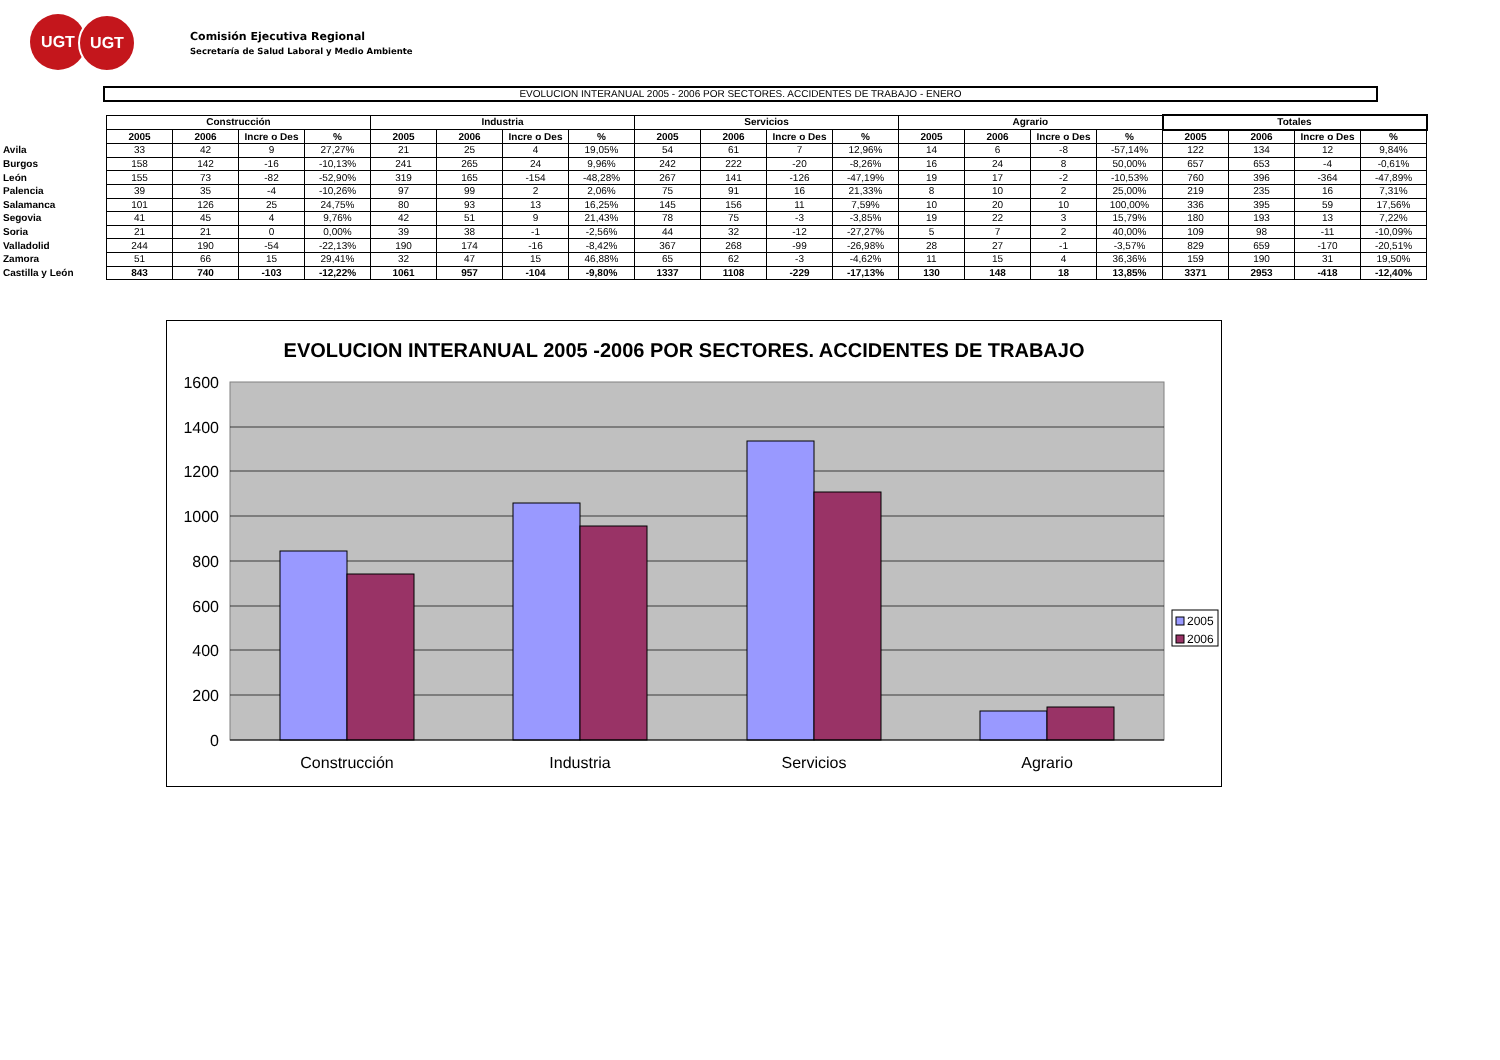UGT UGT
Comisión Ejecutiva Regional
Secretaría de Salud Laboral y Medio Ambiente
EVOLUCION INTERANUAL 2005 - 2006 POR SECTORES. ACCIDENTES DE TRABAJO - ENERO
| | Construcción | | | | Industria | | | | Servicios | | | | Agrario | | | | Totales | | | |
| --- | --- | --- | --- | --- | --- | --- | --- | --- | --- | --- | --- | --- | --- | --- | --- | --- | --- | --- | --- | --- |
| | 2005 | 2006 | Incre o Des | % | 2005 | 2006 | Incre o Des | % | 2005 | 2006 | Incre o Des | % | 2005 | 2006 | Incre o Des | % | 2005 | 2006 | Incre o Des | % |
| Avila | 33 | 42 | 9 | 27,27% | 21 | 25 | 4 | 19,05% | 54 | 61 | 7 | 12,96% | 14 | 6 | -8 | -57,14% | 122 | 134 | 12 | 9,84% |
| Burgos | 158 | 142 | -16 | -10,13% | 241 | 265 | 24 | 9,96% | 242 | 222 | -20 | -8,26% | 16 | 24 | 8 | 50,00% | 657 | 653 | -4 | -0,61% |
| León | 155 | 73 | -82 | -52,90% | 319 | 165 | -154 | -48,28% | 267 | 141 | -126 | -47,19% | 19 | 17 | -2 | -10,53% | 760 | 396 | -364 | -47,89% |
| Palencia | 39 | 35 | -4 | -10,26% | 97 | 99 | 2 | 2,06% | 75 | 91 | 16 | 21,33% | 8 | 10 | 2 | 25,00% | 219 | 235 | 16 | 7,31% |
| Salamanca | 101 | 126 | 25 | 24,75% | 80 | 93 | 13 | 16,25% | 145 | 156 | 11 | 7,59% | 10 | 20 | 10 | 100,00% | 336 | 395 | 59 | 17,56% |
| Segovia | 41 | 45 | 4 | 9,76% | 42 | 51 | 9 | 21,43% | 78 | 75 | -3 | -3,85% | 19 | 22 | 3 | 15,79% | 180 | 193 | 13 | 7,22% |
| Soria | 21 | 21 | 0 | 0,00% | 39 | 38 | -1 | -2,56% | 44 | 32 | -12 | -27,27% | 5 | 7 | 2 | 40,00% | 109 | 98 | -11 | -10,09% |
| Valladolid | 244 | 190 | -54 | -22,13% | 190 | 174 | -16 | -8,42% | 367 | 268 | -99 | -26,98% | 28 | 27 | -1 | -3,57% | 829 | 659 | -170 | -20,51% |
| Zamora | 51 | 66 | 15 | 29,41% | 32 | 47 | 15 | 46,88% | 65 | 62 | -3 | -4,62% | 11 | 15 | 4 | 36,36% | 159 | 190 | 31 | 19,50% |
| Castilla y León | 843 | 740 | -103 | -12,22% | 1061 | 957 | -104 | -9,80% | 1337 | 1108 | -229 | -17,13% | 130 | 148 | 18 | 13,85% | 3371 | 2953 | -418 | -12,40% |
EVOLUCION INTERANUAL 2005 -2006 POR SECTORES. ACCIDENTES DE TRABAJO
1600
1400
1200
1000
800
600
400
200
0
Construcción
Industria
Servicios
Agrario
2005
2006